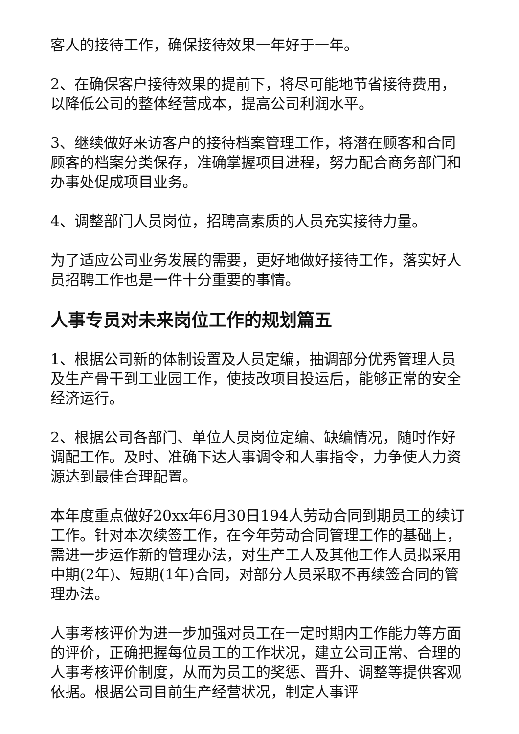客人的接待工作，确保接待效果一年好于一年。
2、在确保客户接待效果的提前下，将尽可能地节省接待费用，以降低公司的整体经营成本，提高公司利润水平。
3、继续做好来访客户的接待档案管理工作，将潜在顾客和合同顾客的档案分类保存，准确掌握项目进程，努力配合商务部门和办事处促成项目业务。
4、调整部门人员岗位，招聘高素质的人员充实接待力量。
为了适应公司业务发展的需要，更好地做好接待工作，落实好人员招聘工作也是一件十分重要的事情。
人事专员对未来岗位工作的规划篇五
1、根据公司新的体制设置及人员定编，抽调部分优秀管理人员及生产骨干到工业园工作，使技改项目投运后，能够正常的安全经济运行。
2、根据公司各部门、单位人员岗位定编、缺编情况，随时作好调配工作。及时、准确下达人事调令和人事指令，力争使人力资源达到最佳合理配置。
本年度重点做好20xx年6月30日194人劳动合同到期员工的续订工作。针对本次续签工作，在今年劳动合同管理工作的基础上，需进一步运作新的管理办法，对生产工人及其他工作人员拟采用中期(2年)、短期(1年)合同，对部分人员采取不再续签合同的管理办法。
人事考核评价为进一步加强对员工在一定时期内工作能力等方面的评价，正确把握每位员工的工作状况，建立公司正常、合理的人事考核评价制度，从而为员工的奖惩、晋升、调整等提供客观依据。根据公司目前生产经营状况，制定人事评